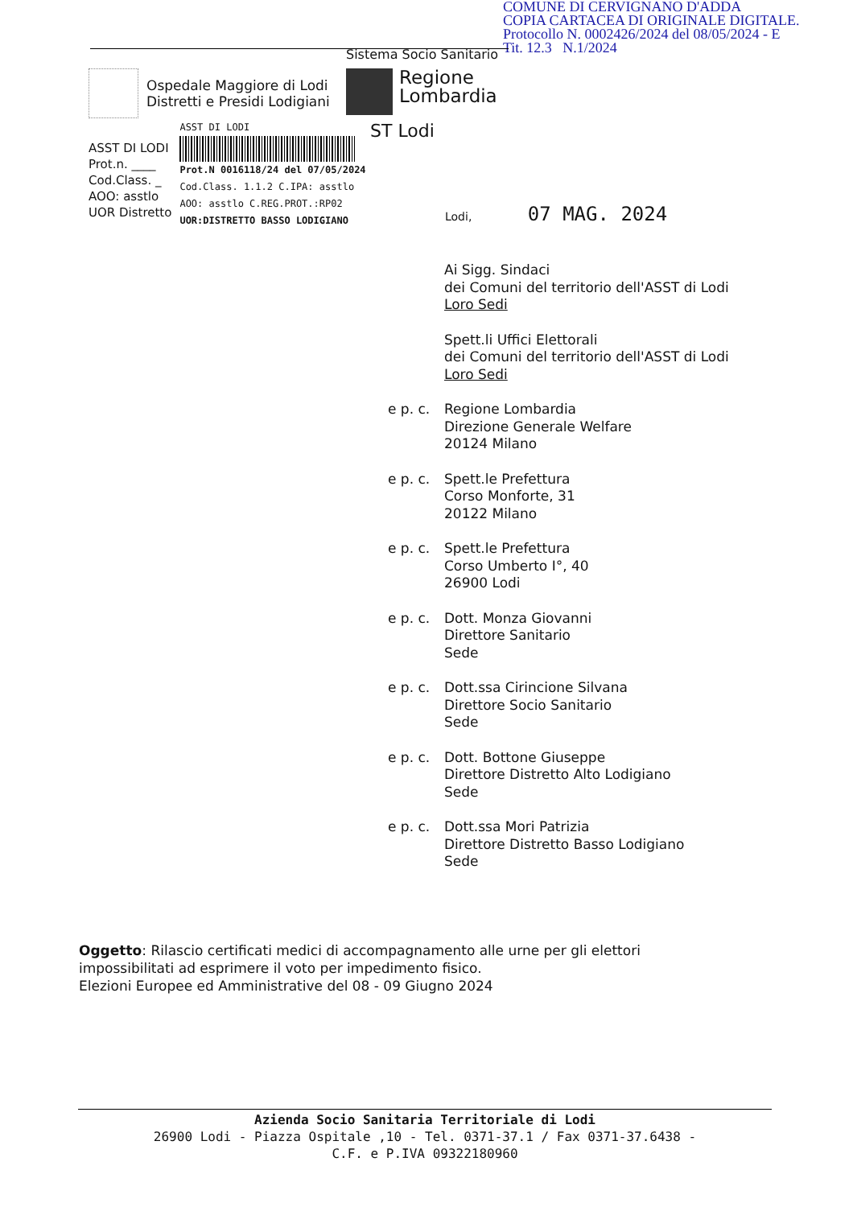COMUNE DI CERVIGNANO D'ADDA
COPIA CARTACEA DI ORIGINALE DIGITALE.
Protocollo N. 0002426/2024 del 08/05/2024 - E
Tit. 12.3 N.1/2024
Sistema Socio Sanitario
Ospedale Maggiore di Lodi
Distretti e Presidi Lodigiani
Regione
Lombardia
ST Lodi
ASST DI LODI
Prot.n. ____
Cod.Class. _
AOO: asstlo
UOR Distretto
ASST DI LODI
Prot.N 0016118/24 del 07/05/2024
Cod.Class. 1.1.2 C.IPA: asstlo
AOO: asstlo C.REG.PROT.:RP02
UOR:DISTRETTO BASSO LODIGIANO
Lodi, 07 MAG. 2024
Ai Sigg. Sindaci
dei Comuni del territorio dell'ASST di Lodi
Loro Sedi
Spett.li Uffici Elettorali
dei Comuni del territorio dell'ASST di Lodi
Loro Sedi
e p. c.
Regione Lombardia
Direzione Generale Welfare
20124 Milano
e p. c.
Spett.le Prefettura
Corso Monforte, 31
20122 Milano
e p. c.
Spett.le Prefettura
Corso Umberto I°, 40
26900 Lodi
e p. c.
Dott. Monza Giovanni
Direttore Sanitario
Sede
e p. c.
Dott.ssa Cirincione Silvana
Direttore Socio Sanitario
Sede
e p. c.
Dott. Bottone Giuseppe
Direttore Distretto Alto Lodigiano
Sede
e p. c.
Dott.ssa Mori Patrizia
Direttore Distretto Basso Lodigiano
Sede
Oggetto: Rilascio certificati medici di accompagnamento alle urne per gli elettori impossibilitati ad esprimere il voto per impedimento fisico.
Elezioni Europee ed Amministrative del 08 - 09 Giugno 2024
Azienda Socio Sanitaria Territoriale di Lodi
26900 Lodi - Piazza Ospitale ,10 - Tel. 0371-37.1 / Fax 0371-37.6438 -
C.F. e P.IVA 09322180960